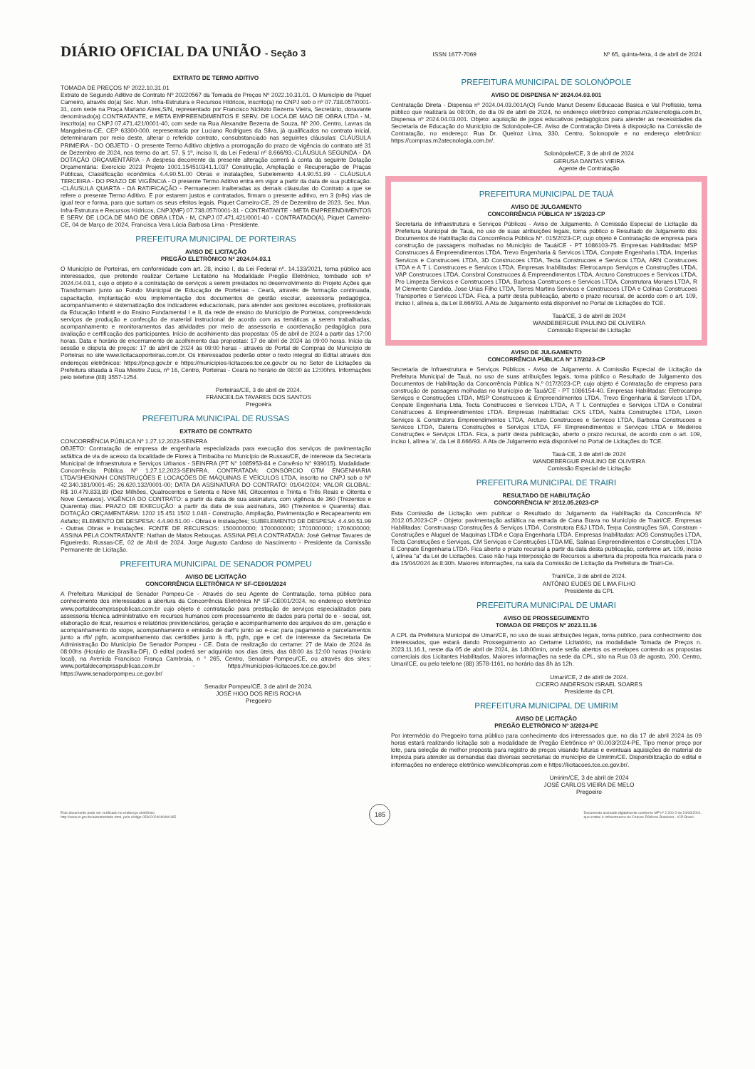DIÁRIO OFICIAL DA UNIÃO - Seção 3
ISSN 1677-7069 Nº 65, quinta-feira, 4 de abril de 2024
EXTRATO DE TERMO ADITIVO
TOMADA DE PREÇOS Nº 2022.10.31.01
Extrato de Segundo Aditivo de Contrato Nº 20220567 da Tomada de Preços Nº 2022.10.31.01. O Município de Piquet Carneiro, através do(a) Sec. Mun. Infra-Estrutura e Recursos Hídricos, inscrito(a) no CNPJ sob o nº 07.738.057/0001-31, com sede na Praça Mariano Aires,S/N, representado por Francisco Niclézio Bezerra Vieira, Secretário, doravante denominado(a) CONTRATANTE, e META EMPREENDIMENTOS E SERV. DE LOCA.DE MAO DE OBRA LTDA - M, inscrito(a) no CNPJ 07.471.421/0001-40, com sede na Rua Alexandre Bezerra de Souza, Nº 200, Centro, Lavras da Mangabeira-CE, CEP 63300-000, representada por Luciano Rodrigues da Silva, já qualificados no contrato inicial, determinaram por meio deste, alterar o referido contrato, consubstanciado nas seguintes cláusulas: CLÁUSULA PRIMEIRA - DO OBJETO - O presente Termo Aditivo objetiva a prorrogação do prazo de vigência do contrato até 31 de Dezembro de 2024, nos termo do art. 57, § 1º, inciso II, da Lei Federal nº 8.666/93.-CLÁUSULA SEGUNDA - DA DOTAÇÃO ORÇAMENTÁRIA - A despesa decorrente da presente alteração correrá à conta da seguinte Dotação Orçamentária: Exercício 2023 Projeto 1001.154510341.1.037 Construção, Ampliação e Recuperação de Praças Públicas, Classificação econômica 4.4.90.51.00 Obras e instalações, Subelemento 4.4.90.51.99 - CLÁUSULA TERCEIRA - DO PRAZO DE VIGÊNCIA - O presente Termo Aditivo entra em vigor a partir da data de sua publicação. -CLÁUSULA QUARTA - DA RATIFICAÇÃO - Permanecem inalteradas as demais cláusulas do Contrato a que se refere o presente Termo Aditivo. E por estarem justos e contratados, firmam o presente aditivo, em 3 (três) vias de igual teor e forma, para que surtam os seus efeitos legais. Piquet Carneiro-CE, 29 de Dezembro de 2023. Sec. Mun. Infra-Estrutura e Recursos Hídricos, CNPJ(MF) 07.738.057/0001-31 - CONTRATANTE - META EMPREENDIMENTOS E SERV. DE LOCA.DE MAO DE OBRA LTDA - M, CNPJ 07.471.421/0001-40 - CONTRATADO(A). Piquet Carneiro-CE, 04 de Março de 2024. Francisca Vera Lúcia Barbosa Lima - Presidente.
PREFEITURA MUNICIPAL DE PORTEIRAS
AVISO DE LICITAÇÃO
PREGÃO ELETRÔNICO Nº 2024.04.03.1
O Município de Porteiras, em conformidade com art. 28, inciso I, da Lei Federal nº. 14.133/2021, torna público aos interessados, que pretende realizar Certame Licitatório na Modalidade Pregão Eletrônico, tombado sob nº 2024.04.03.1, cujo o objeto é a contratação de serviços a serem prestados no desenvolvimento do Projeto Ações que Transformam junto ao Fundo Municipal de Educação de Porteiras - Ceará, através de formação continuada, capacitação, implantação e/ou implementação dos documentos de gestão escolar, assessoria pedagógica, acompanhamento e sistematização dos indicadores educacionais, para atender aos gestores escolares, profissionais da Educação Infantil e do Ensino Fundamental I e II, da rede de ensino do Município de Porteiras, compreendendo serviços de produção e confecção de material instrucional de acordo com as temáticas a serem trabalhadas, acompanhamento e monitoramentos das atividades por meio de assessoria e coordenação pedagógica para avaliação e certificação dos participantes. Início de acolhimento das propostas: 05 de abril de 2024 a partir das 17:00 horas. Data e horário de encerramento de acolhimento das propostas: 17 de abril de 2024 às 09:00 horas. Início da sessão e disputa de preços: 17 de abril de 2024 às 09:00 horas - através do Portal de Compras do Município de Porteiras no site www.licitacaoporteiras.com.br. Os interessados poderão obter o texto integral do Edital através dos endereços eletrônicos: https://pncp.gov.br e https://municipios-licitacoes.tce.ce.gov.br ou no Setor de Licitações da Prefeitura situada à Rua Mestre Zuca, nº 16, Centro, Porteiras - Ceará no horário de 08:00 às 12:00hrs. Informações pelo telefone (88) 3557-1254.
Porteiras/CE, 3 de abril de 2024.
FRANCEILDA TAVARES DOS SANTOS
Pregoeira
PREFEITURA MUNICIPAL DE RUSSAS
EXTRATO DE CONTRATO
CONCORRÊNCIA PÚBLICA Nº 1.27.12.2023-SEINFRA
OBJETO: Contratação de empresa de engenharia especializada para execução dos serviços de pavimentação asfáltica de via de acesso da localidade de Flores à Timbaúba no Município de Russas/CE, de interesse da Secretaria Municipal de Infraestrutura e Serviços Urbanos - SEINFRA (PT N° 1085953-84 e Convênio N° 939015). Modalidade: Concorrência Pública Nº 1.27.12.2023-SEINFRA. CONTRATADA: CONSÓRCIO GTM ENGENHARIA LTDA/SHEKINAH CONSTRUÇÕES E LOCAÇÕES DE MÁQUINAS E VEÍCULOS LTDA, inscrito no CNPJ sob o Nº 42.340.181/0001-45; 26.620.132/0001-00; DATA DA ASSINATURA DO CONTRATO: 01/04/2024; VALOR GLOBAL: R$ 10.479.833,89 (Dez Milhões, Quatrocentos e Setenta e Nove Mil, Oitocentos e Trinta e Três Reais e Oitenta e Nove Centavos). VIGÊNCIA DO CONTRATO: a partir da data de sua assinatura, com vigência de 360 (Trezentos e Quarenta) dias. PRAZO DE EXECUÇÃO: a partir da data de sua assinatura, 360 (Trezentos e Quarenta) dias. DOTAÇÃO ORÇAMENTÁRIA: 1202 15 451 1502 1.048 - Construção, Ampliação, Pavimentação e Recapeamento em Asfalto; ELEMENTO DE DESPESA: 4.4.90.51.00 - Obras e Instalações; SUBELEMENTO DE DESPESA: 4.4.90.51.99 - Outras Obras e Instalações. FONTE DE RECURSOS: 1500000000; 1700000000; 1701000000; 1706000000; ASSINA PELA CONTRATANTE: Nathan de Matos Rebouças. ASSINA PELA CONTRATADA: José Gelmar Tavares de Figueiredo. Russas-CE, 02 de Abril de 2024. Jorge Augusto Cardoso do Nascimento - Presidente da Comissão Permanente de Licitação.
PREFEITURA MUNICIPAL DE SENADOR POMPEU
AVISO DE LICITAÇÃO
CONCORRÊNCIA ELETRÔNICA Nº SF-CE001/2024
A Prefeitura Municipal de Senador Pompeu-Ce - Através do seu Agente de Contratação, torna público para conhecimento dos interessados a abertura da Concorrência Eletrônica Nº SF-CE001/2024, no endereço eletrônico www.portaldecompraspublicas.com.br cujo objeto é contratação para prestação de serviços especializados para assessoria técnica administrativo em recursos humanos com processamento de dados para portal do e - social, sst, elaboração de itcat, resumos e relatórios previdenciários, geração e acompanhamento dos arquivos do sim, geração e acompanhamento do siope, acompanhamento e emissão de darf's junto ao e-cac para pagamento e parcelamentos junto a rfb/ pgfn, acompanhamento das certidões junto à rfb, pgfn, pge e cef. de interesse da Secretaria De Administração Do Município De Senador Pompeu - CE. Data de realização do certame: 27 de Maio de 2024 às 08:00hs (Horário de Brasília-DF), O edital poderá ser adquirido nos dias úteis, das 08:00 às 12:00 horas (Horário local), na Avenida Francisco França Cambraia, n ° 265, Centro, Senador Pompeu/CE, ou através dos sites: www.portaldecompraspublicas.com.br - https://municipios-licitacoes.tce.ce.gov.br/ - https://www.senadorpompeu.ce.gov.br/
Senador Pompeu/CE, 3 de abril de 2024.
JOSÉ HIGO DOS REIS ROCHA
Pregoeiro
PREFEITURA MUNICIPAL DE SOLONÓPOLE
AVISO DE DISPENSA Nº 2024.04.03.001
Contratação Direta - Dispensa nº 2024.04.03.001A(O) Fundo Manut Desenv Educacao Basica e Val Profissio, torna público que realizará às 08:00h, do dia 09 de abril de 2024, no endereço eletrônico compras.m2atecnologia.com.br, Dispensa nº 2024.04.03.001. Objeto: aquisição de jogos educativos pedagógicos para atender as necessidades da Secretaria de Educação do Município de Solonópole-CE. Aviso de Contratação Direta à disposição na Comissão de Contratação, no endereço: Rua Dr. Queiroz Lima, 330, Centro, Solonopole e no endereço eletrônico: https://compras.m2atecnologia.com.br/.
Solonópole/CE, 3 de abril de 2024
GERUSA DANTAS VIEIRA
Agente de Contratação
PREFEITURA MUNICIPAL DE TAUÁ
AVISO DE JULGAMENTO
CONCORRÊNCIA PÚBLICA Nº 15/2023-CP
Secretaria de Infraestrutura e Serviços Públicos - Aviso de Julgamento. A Comissão Especial de Licitação da Prefeitura Municipal de Tauá, no uso de suas atribuições legais, torna público o Resultado de Julgamento dos Documentos de Habilitação da Concorrência Pública N°. 015/2023-CP, cujo objeto é Contratação de empresa para construção de passagens molhadas no Município de Tauá/CE - PT 1086103-75. Empresas Habilitadas: MSP Construcoes & Empreendimentos LTDA, Trevo Engenharia & Servicos LTDA, Conpate Engenharia LTDA, Imperius Servicos e Construcoes LTDA, 3D Construcoes LTDA, Tecta Construcoes e Servicos LTDA, ARN Construcoes LTDA e A T L Construcoes e Servicos LTDA. Empresas Inabilitadas: Eletrocampo Serviços e Construções LTDA, VAP Construcoes LTDA, Consbral Construcoes & Empreendimentos LTDA, Arcturo Construcoes e Servicos LTDA, Pro Limpeza Servicos e Construcoes LTDA, Barbosa Construcoes e Servicos LTDA, Construtora Moraes LTDA, R M Clemente Candido, Jose Urias Filho LTDA, Torres Martins Servicos e Construcoes LTDA e Colinas Construcoes Transportes e Servicos LTDA. Fica, a partir desta publicação, aberto o prazo recursal, de acordo com o art. 109, inciso I, alínea a, da Lei 8.666/93. A Ata de Julgamento está disponível no Portal de Licitações do TCE.
Tauá/CE, 3 de abril de 2024
WANDEBERGUE PAULINO DE OLIVEIRA
Comissão Especial de Licitação
AVISO DE JULGAMENTO
CONCORRÊNCIA PÚBLICA Nº 17/2023-CP
Secretaria de Infraestrutura e Serviços Públicos - Aviso de Julgamento. A Comissão Especial de Licitação da Prefeitura Municipal de Tauá, no uso de suas atribuições legais, torna público o Resultado de Julgamento dos Documentos de Habilitação da Concorrência Pública N.º 017/2023-CP, cujo objeto é Contratação de empresa para construção de passagens molhadas no Município de Tauá/CE - PT 1086154-40. Empresas Habilitadas: Eletrocampo Serviços e Construções LTDA, MSP Construcoes & Empreendimentos LTDA, Trevo Engenharia & Servicos LTDA, Conpate Engenharia Ltda, Tecta Construcoes e Servicos LTDA, A T L Contruções e Serviços LTDA e Consbral Construcoes & Empreendimentos LTDA. Empresas Inabilitadas: CKS LTDA, Nabla Construções LTDA, Lexon Serviços & Construtora Empreendimentos LTDA, Arcturo Construcoes e Servicos LTDA, Barbosa Construcoes e Servicos LTDA, Daterra Construções e Serviços LTDA, FF Empreendimentos e Serviços LTDA e Medeiros Construções e Serviços LTDA. Fica, a partir desta publicação, aberto o prazo recursal, de acordo com o art. 109, inciso I, alínea 'a', da Lei 8.666/93. A Ata de Julgamento está disponível no Portal de Licitações do TCE.
Tauá-CE, 3 de abril de 2024
WANDEBERGUE PAULINO DE OLIVEIRA
Comissão Especial de Licitação
PREFEITURA MUNICIPAL DE TRAIRI
RESULTADO DE HABILITAÇÃO
CONCORRÊNCIA Nº 2012.05.2023-CP
Esta Comissão de Licitação vem publicar o Resultado do Julgamento da Habilitação da Concorrência Nº 2012.05.2023-CP - Objeto: pavimentação asfáltica na estrada de Cana Brava no Município de Trairi/CE. Empresas Habilitadas: Construvasp Construções & Serviços LTDA, Construtora E&J LTDA, Terpa Construções S/A, Constram - Construções e Aluguel de Maquinas LTDA e Copa Engenharia LTDA. Empresas Inabilitadas: AOS Construções LTDA, Tecta Construções e Serviços, CM Serviços e Construções LTDA ME, Salinas Empreendimentos e Construções LTDA E Conpate Engenharia LTDA. Fica aberto o prazo recursal a partir da data desta publicação, conforme art. 109, inciso I, alínea "a" da Lei de Licitações. Caso não haja interposição de Recursos a abertura da proposta fica marcada para o dia 15/04/2024 às 8:30h. Maiores informações, na sala da Comissão de Licitação da Prefeitura de Trairi-Ce.
Trairi/Ce, 3 de abril de 2024.
ANTÔNIO EUDES DE LIMA FILHO
Presidente da CPL
PREFEITURA MUNICIPAL DE UMARI
AVISO DE PROSSEGUIMENTO
TOMADA DE PREÇOS Nº 2023.11.16
A CPL da Prefeitura Municipal de Umari/CE, no uso de suas atribuições legais, torna público, para conhecimento dos interessados, que estará dando Prosseguimento ao Certame Licitatório, na modalidade Tomada de Preços n. 2023.11.16.1, neste dia 05 de abril de 2024, às 14h00min, onde serão abertos os envelopes contendo as propostas comerciais dos Licitantes Habilitados. Maiores informações na sede da CPL, sito na Rua 03 de agosto, 200, Centro, Umari/CE, ou pelo telefone (88) 3578-1161, no horário das 8h às 12h.
Umari/CE, 2 de abril de 2024.
CICERO ANDERSON ISRAEL SOARES
Presidente da CPL
PREFEITURA MUNICIPAL DE UMIRIM
AVISO DE LICITAÇÃO
PREGÃO ELETRÔNICO Nº 3/2024-PE
Por intermédio do Pregoeiro torna público para conhecimento dos interessados que, no dia 17 de abril 2024 às 09 horas estará realizando licitação sob a modalidade de Pregão Eletrônico nº 00.003/2024-PE, Tipo menor preço por lote, para seleção de melhor proposta para registro de preços visando futuras e eventuais aquisições de material de limpeza para atender as demandas das diversas secretarias do município de Umirim/CE. Disponibilização do edital e informações no endereço eletrônico www.blicompras.com e https://licitacoes.tce.ce.gov.br/.
Umirim/CE, 3 de abril de 2024
JOSÉ CARLOS VIEIRA DE MELO
Pregoeiro
Este documento pode ser verificado no endereço eletrônico
http://www.in.gov.br/autenticidade.html, pelo código 05302024040400185 185 Documento assinado digitalmente conforme MP nº 2.200-2 de 24/08/2001,
que institui a Infraestrutura de Chaves Públicas Brasileira - ICP-Brasil.